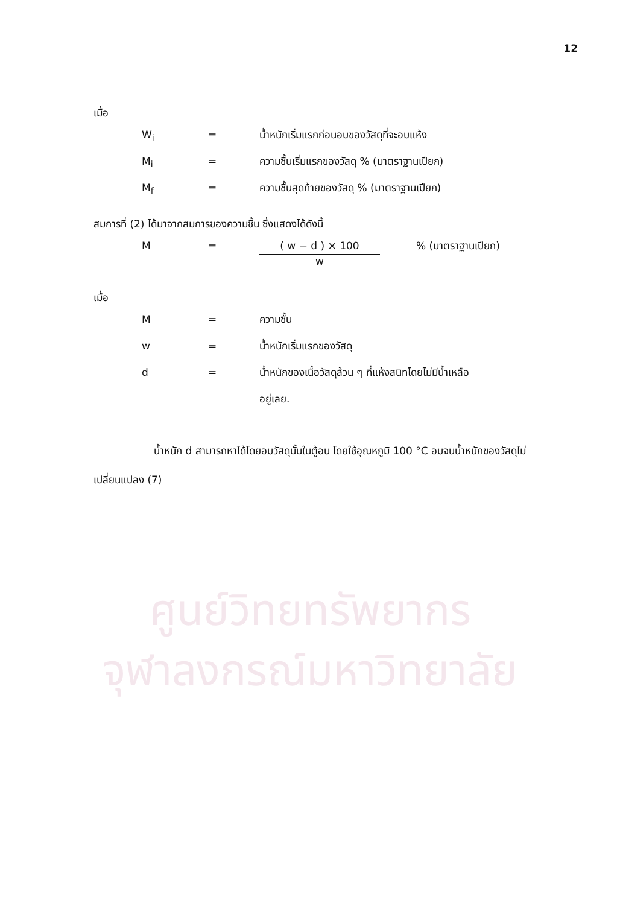12
ศูนย์วิทยทรัพยากร
จุฬาลงกรณ์มหาวิทยาลัย
เมื่อ
W<sub>i</sub> = น้ำหนักเริ่มแรกก่อนอบของวัสดุที่จะอบแห้ง
M<sub>i</sub> = ความชื้นเริ่มแรกของวัสดุ % (มาตราฐานเปียก)
M<sub>f</sub> = ความชื้นสุดท้ายของวัสดุ % (มาตราฐานเปียก)
สมการที่ (2) ได้มาจากสมการของความชื้น ซึ่งแสดงได้ดังนี้
M = ( w − d ) × 100
w
% (มาตราฐานเปียก)
เมื่อ
M = ความชื้น
w = น้ำหนักเริ่มแรกของวัสดุ
d = น้ำหนักของเนื้อวัสดุล้วน ๆ ที่แห้งสนิทโดยไม่มีน้ำเหลือ
อยู่เลย.
น้ำหนัก d สามารถหาได้โดยอบวัสดุนั้นในตู้อบ โดยใช้อุณหภูมิ 100 °C อบจนน้ำหนักของวัสดุไม่เปลี่ยนแปลง (7)